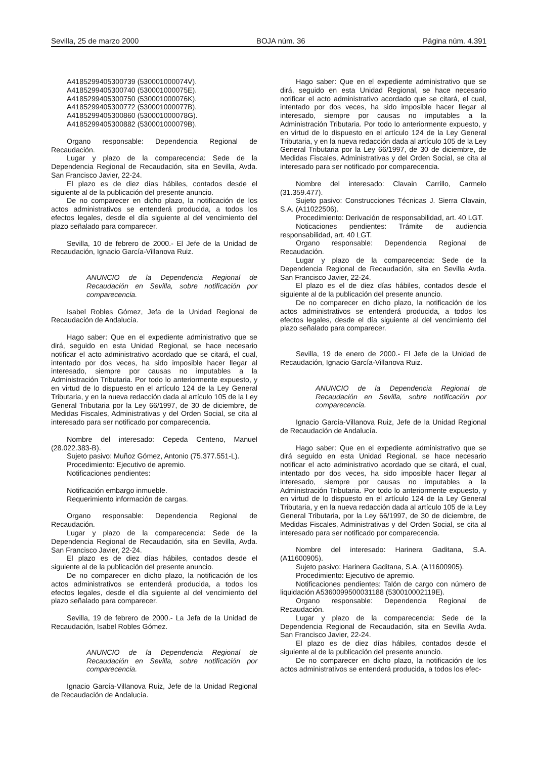Sevilla, 25 de marzo 2000 BOJA núm. 36 Página núm. 4.391
A4185299405300739 (530001000074V).
A4185299405300740 (530001000075E).
A4185299405300750 (530001000076K).
A4185299405300772 (530001000077B).
A4185299405300860 (530001000078G).
A4185299405300882 (530001000079B).
Organo responsable: Dependencia Regional de Recaudación.
Lugar y plazo de la comparecencia: Sede de la Dependencia Regional de Recaudación, sita en Sevilla, Avda. San Francisco Javier, 22-24.
El plazo es de diez días hábiles, contados desde el siguiente al de la publicación del presente anuncio.
De no comparecer en dicho plazo, la notificación de los actos administrativos se entenderá producida, a todos los efectos legales, desde el día siguiente al del vencimiento del plazo señalado para comparecer.
Sevilla, 10 de febrero de 2000.- El Jefe de la Unidad de Recaudación, Ignacio García-Villanova Ruiz.
ANUNCIO de la Dependencia Regional de Recaudación en Sevilla, sobre notificación por comparecencia.
Isabel Robles Gómez, Jefa de la Unidad Regional de Recaudación de Andalucía.
Hago saber: Que en el expediente administrativo que se dirá, seguido en esta Unidad Regional, se hace necesario notificar el acto administrativo acordado que se citará, el cual, intentado por dos veces, ha sido imposible hacer llegar al interesado, siempre por causas no imputables a la Administración Tributaria. Por todo lo anteriormente expuesto, y en virtud de lo dispuesto en el artículo 124 de la Ley General Tributaria, y en la nueva redacción dada al artículo 105 de la Ley General Tributaria por la Ley 66/1997, de 30 de diciembre, de Medidas Fiscales, Administrativas y del Orden Social, se cita al interesado para ser notificado por comparecencia.
Nombre del interesado: Cepeda Centeno, Manuel (28.022.383-B).
Sujeto pasivo: Muñoz Gómez, Antonio (75.377.551-L).
Procedimiento: Ejecutivo de apremio.
Notificaciones pendientes:
Notificación embargo inmueble.
Requerimiento información de cargas.
Organo responsable: Dependencia Regional de Recaudación.
Lugar y plazo de la comparecencia: Sede de la Dependencia Regional de Recaudación, sita en Sevilla, Avda. San Francisco Javier, 22-24.
El plazo es de diez días hábiles, contados desde el siguiente al de la publicación del presente anuncio.
De no comparecer en dicho plazo, la notificación de los actos administrativos se entenderá producida, a todos los efectos legales, desde el día siguiente al del vencimiento del plazo señalado para comparecer.
Sevilla, 19 de febrero de 2000.- La Jefa de la Unidad de Recaudación, Isabel Robles Gómez.
ANUNCIO de la Dependencia Regional de Recaudación en Sevilla, sobre notificación por comparecencia.
Ignacio García-Villanova Ruiz, Jefe de la Unidad Regional de Recaudación de Andalucía.
Hago saber: Que en el expediente administrativo que se dirá, seguido en esta Unidad Regional, se hace necesario notificar el acto administrativo acordado que se citará, el cual, intentado por dos veces, ha sido imposible hacer llegar al interesado, siempre por causas no imputables a la Administración Tributaria. Por todo lo anteriormente expuesto, y en virtud de lo dispuesto en el artículo 124 de la Ley General Tributaria, y en la nueva redacción dada al artículo 105 de la Ley General Tributaria por la Ley 66/1997, de 30 de diciembre, de Medidas Fiscales, Administrativas y del Orden Social, se cita al interesado para ser notificado por comparecencia.
Nombre del interesado: Clavain Carrillo, Carmelo (31.359.477).
Sujeto pasivo: Construcciones Técnicas J. Sierra Clavain, S.A. (A11022506).
Procedimiento: Derivación de responsabilidad, art. 40 LGT.
Noticaciones pendientes: Trámite de audiencia responsabilidad, art. 40 LGT.
Organo responsable: Dependencia Regional de Recaudación.
Lugar y plazo de la comparecencia: Sede de la Dependencia Regional de Recaudación, sita en Sevilla Avda. San Francisco Javier, 22-24.
El plazo es el de diez días hábiles, contados desde el siguiente al de la publicación del presente anuncio.
De no comparecer en dicho plazo, la notificación de los actos administrativos se entenderá producida, a todos los efectos legales, desde el día siguiente al del vencimiento del plazo señalado para comparecer.
Sevilla, 19 de enero de 2000.- El Jefe de la Unidad de Recaudación, Ignacio García-Villanova Ruiz.
ANUNCIO de la Dependencia Regional de Recaudación en Sevilla, sobre notificación por comparecencia.
Ignacio García-Villanova Ruiz, Jefe de la Unidad Regional de Recaudación de Andalucía.
Hago saber: Que en el expediente administrativo que se dirá seguido en esta Unidad Regional, se hace necesario notificar el acto administrativo acordado que se citará, el cual, intentado por dos veces, ha sido imposible hacer llegar al interesado, siempre por causas no imputables a la Administración Tributaria. Por todo lo anteriormente expuesto, y en virtud de lo dispuesto en el artículo 124 de la Ley General Tributaria, y en la nueva redacción dada al artículo 105 de la Ley General Tributaria, por la Ley 66/1997, de 30 de diciembre, de Medidas Fiscales, Administrativas y del Orden Social, se cita al interesado para ser notificado por comparecencia.
Nombre del interesado: Harinera Gaditana, S.A. (A11600905).
Sujeto pasivo: Harinera Gaditana, S.A. (A11600905).
Procedimiento: Ejecutivo de apremio.
Notificaciones pendientes: Talón de cargo con número de liquidación A5360099500031188 (530010002119E).
Organo responsable: Dependencia Regional de Recaudación.
Lugar y plazo de la comparecencia: Sede de la Dependencia Regional de Recaudación, sita en Sevilla Avda. San Francisco Javier, 22-24.
El plazo es de diez días hábiles, contados desde el siguiente al de la publicación del presente anuncio.
De no comparecer en dicho plazo, la notificación de los actos administrativos se entenderá producida, a todos los efec-